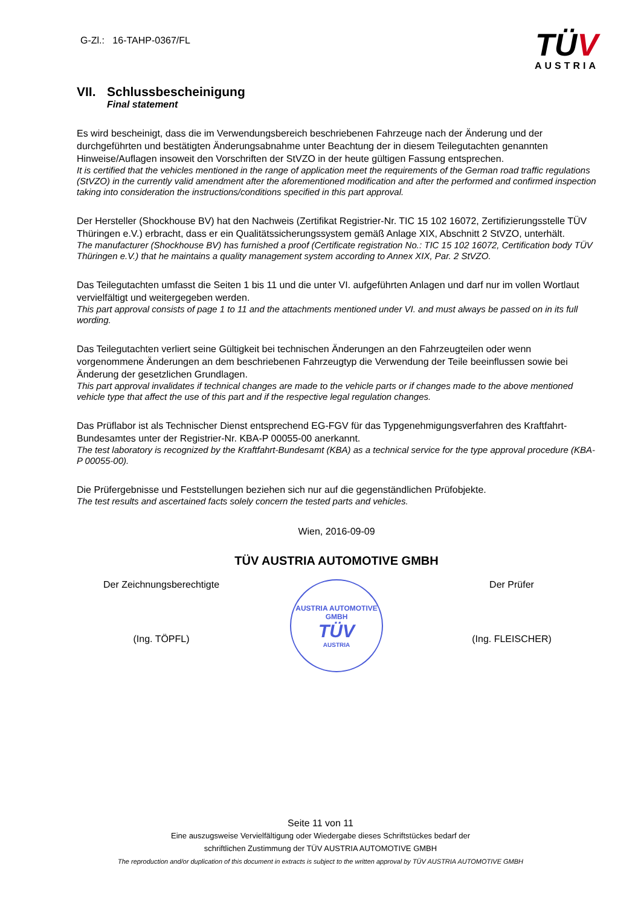G-Zl.: 16-TAHP-0367/FL
TÜV
AUSTRIA
VII. Schlussbescheinigung
Final statement
Es wird bescheinigt, dass die im Verwendungsbereich beschriebenen Fahrzeuge nach der Änderung und der durchgeführten und bestätigten Änderungsabnahme unter Beachtung der in diesem Teilegutachten genannten Hinweise/Auflagen insoweit den Vorschriften der StVZO in der heute gültigen Fassung entsprechen.
It is certified that the vehicles mentioned in the range of application meet the requirements of the German road traffic regulations (StVZO) in the currently valid amendment after the aforementioned modification and after the performed and confirmed inspection taking into consideration the instructions/conditions specified in this part approval.
Der Hersteller (Shockhouse BV) hat den Nachweis (Zertifikat Registrier-Nr. TIC 15 102 16072, Zertifizierungsstelle TÜV Thüringen e.V.) erbracht, dass er ein Qualitätssicherungssystem gemäß Anlage XIX, Abschnitt 2 StVZO, unterhält.
The manufacturer (Shockhouse BV) has furnished a proof (Certificate registration No.: TIC 15 102 16072, Certification body TÜV Thüringen e.V.) that he maintains a quality management system according to Annex XIX, Par. 2 StVZO.
Das Teilegutachten umfasst die Seiten 1 bis 11 und die unter VI. aufgeführten Anlagen und darf nur im vollen Wortlaut vervielfältigt und weitergegeben werden.
This part approval consists of page 1 to 11 and the attachments mentioned under VI. and must always be passed on in its full wording.
Das Teilegutachten verliert seine Gültigkeit bei technischen Änderungen an den Fahrzeugteilen oder wenn vorgenommene Änderungen an dem beschriebenen Fahrzeugtyp die Verwendung der Teile beeinflussen sowie bei Änderung der gesetzlichen Grundlagen.
This part approval invalidates if technical changes are made to the vehicle parts or if changes made to the above mentioned vehicle type that affect the use of this part and if the respective legal regulation changes.
Das Prüflabor ist als Technischer Dienst entsprechend EG-FGV für das Typgenehmigungsverfahren des Kraftfahrt-Bundesamtes unter der Registrier-Nr. KBA-P 00055-00 anerkannt.
The test laboratory is recognized by the Kraftfahrt-Bundesamt (KBA) as a technical service for the type approval procedure (KBA-P 00055-00).
Die Prüfergebnisse und Feststellungen beziehen sich nur auf die gegenständlichen Prüfobjekte.
The test results and ascertained facts solely concern the tested parts and vehicles.
Wien, 2016-09-09
TÜV AUSTRIA AUTOMOTIVE GMBH
Der Zeichnungsberechtigte
(Ing. TÖPFL)
AUSTRIA AUTOMOTIVE GMBH
TÜV
AUSTRIA
Der Prüfer
(Ing. FLEISCHER)
Seite 11 von 11
Eine auszugsweise Vervielfältigung oder Wiedergabe dieses Schriftstückes bedarf der
schriftlichen Zustimmung der TÜV AUSTRIA AUTOMOTIVE GMBH
The reproduction and/or duplication of this document in extracts is subject to the written approval by TÜV AUSTRIA AUTOMOTIVE GMBH